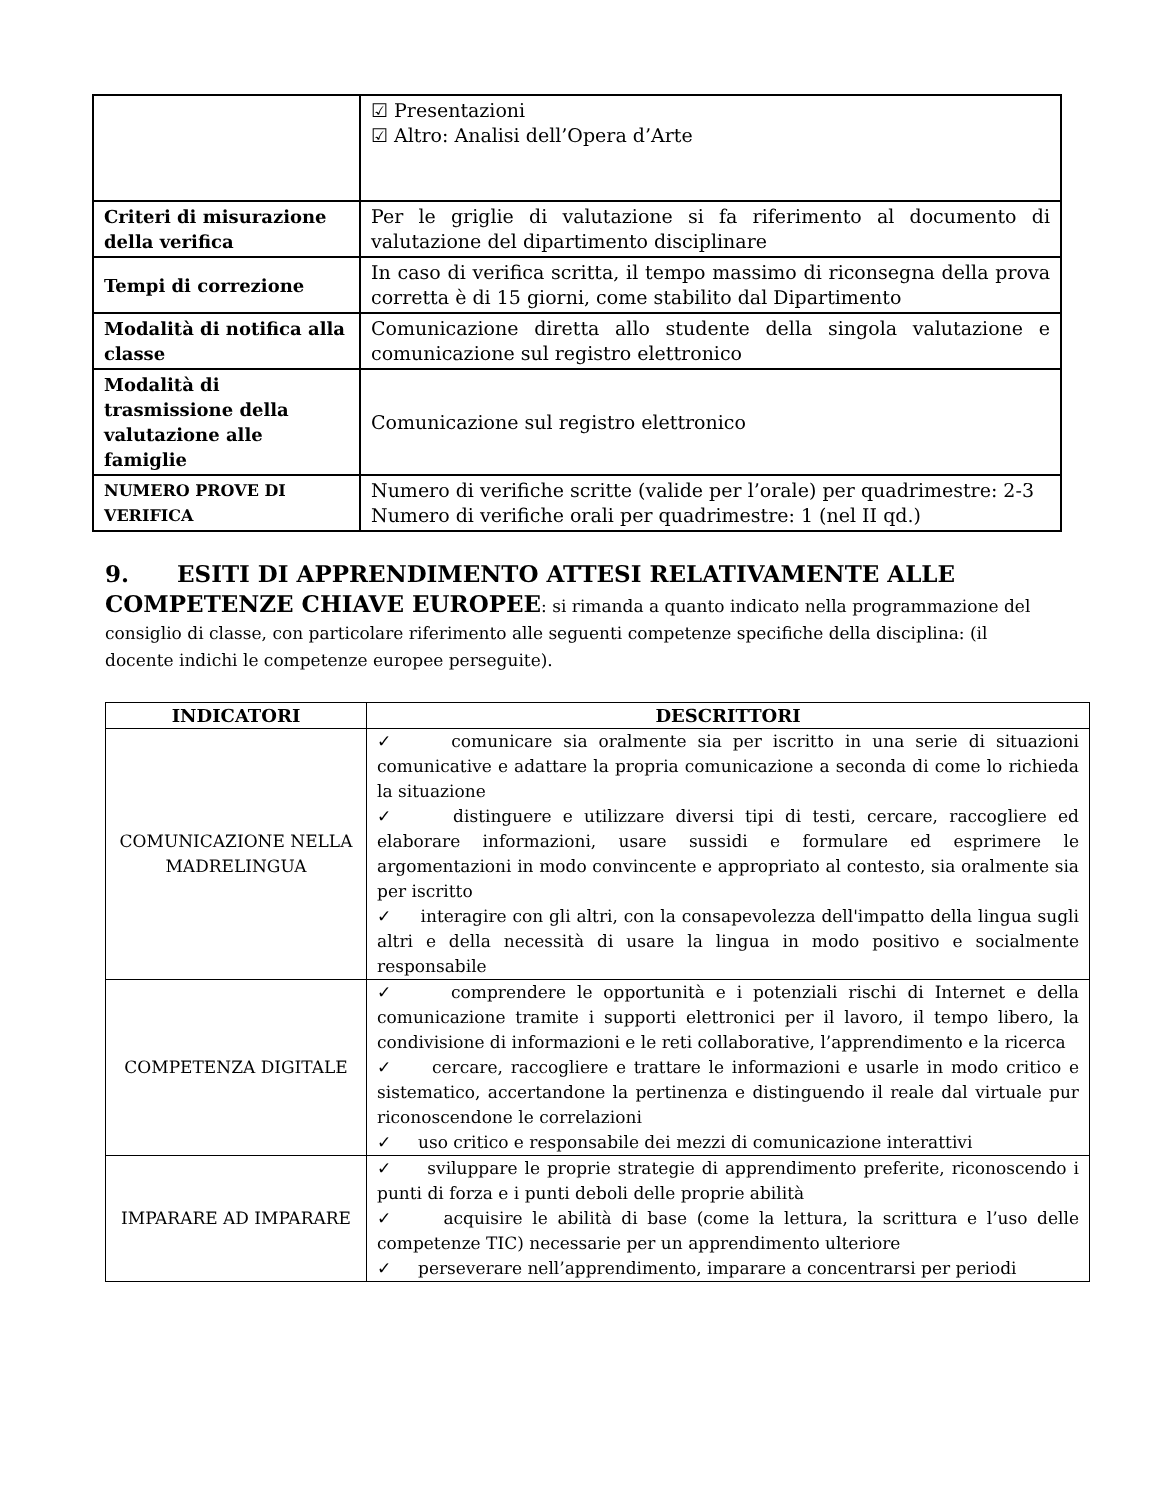| | ☑ Presentazioni ☑ Altro: Analisi dell’Opera d’Arte |
| Criteri di misurazione della verifica | Per le griglie di valutazione si fa riferimento al documento di valutazione del dipartimento disciplinare |
| Tempi di correzione | In caso di verifica scritta, il tempo massimo di riconsegna della prova corretta è di 15 giorni, come stabilito dal Dipartimento |
| Modalità di notifica alla classe | Comunicazione diretta allo studente della singola valutazione e comunicazione sul registro elettronico |
| Modalità di trasmissione della valutazione alle famiglie | Comunicazione sul registro elettronico |
| NUMERO PROVE DI VERIFICA | Numero di verifiche scritte (valide per l’orale) per quadrimestre: 2-3 Numero di verifiche orali per quadrimestre: 1 (nel II qd.) |
9. ESITI DI APPRENDIMENTO ATTESI RELATIVAMENTE ALLE COMPETENZE CHIAVE EUROPEE: si rimanda a quanto indicato nella programmazione del consiglio di classe, con particolare riferimento alle seguenti competenze specifiche della disciplina: (il docente indichi le competenze europee perseguite).
| INDICATORI | DESCRITTORI |
| --- | --- |
| COMUNICAZIONE NELLA MADRELINGUA | ✓ comunicare sia oralmente sia per iscritto in una serie di situazioni comunicative e adattare la propria comunicazione a seconda di come lo richieda la situazione ✓ distinguere e utilizzare diversi tipi di testi, cercare, raccogliere ed elaborare informazioni, usare sussidi e formulare ed esprimere le argomentazioni in modo convincente e appropriato al contesto, sia oralmente sia per iscritto ✓ interagire con gli altri, con la consapevolezza dell'impatto della lingua sugli altri e della necessità di usare la lingua in modo positivo e socialmente responsabile |
| COMPETENZA DIGITALE | ✓ comprendere le opportunità e i potenziali rischi di Internet e della comunicazione tramite i supporti elettronici per il lavoro, il tempo libero, la condivisione di informazioni e le reti collaborative, l’apprendimento e la ricerca ✓ cercare, raccogliere e trattare le informazioni e usarle in modo critico e sistematico, accertandone la pertinenza e distinguendo il reale dal virtuale pur riconoscendone le correlazioni ✓ uso critico e responsabile dei mezzi di comunicazione interattivi |
| IMPARARE AD IMPARARE | ✓ sviluppare le proprie strategie di apprendimento preferite, riconoscendo i punti di forza e i punti deboli delle proprie abilità ✓ acquisire le abilità di base (come la lettura, la scrittura e l’uso delle competenze TIC) necessarie per un apprendimento ulteriore ✓ perseverare nell’apprendimento, imparare a concentrarsi per periodi |